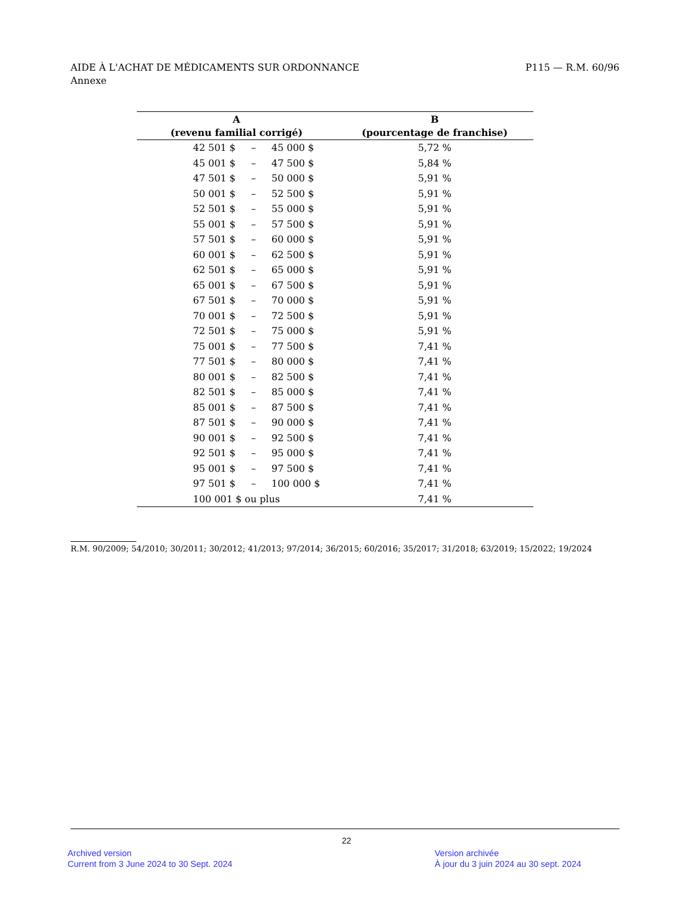AIDE À L'ACHAT DE MÉDICAMENTS SUR ORDONNANCE
Annexe
P115 — R.M. 60/96
| A (revenu familial corrigé) | | | B (pourcentage de franchise) |
| --- | --- | --- | --- |
| 42 501 $ | – | 45 000 $ | 5,72 % |
| 45 001 $ | – | 47 500 $ | 5,84 % |
| 47 501 $ | – | 50 000 $ | 5,91 % |
| 50 001 $ | – | 52 500 $ | 5,91 % |
| 52 501 $ | – | 55 000 $ | 5,91 % |
| 55 001 $ | – | 57 500 $ | 5,91 % |
| 57 501 $ | – | 60 000 $ | 5,91 % |
| 60 001 $ | – | 62 500 $ | 5,91 % |
| 62 501 $ | – | 65 000 $ | 5,91 % |
| 65 001 $ | – | 67 500 $ | 5,91 % |
| 67 501 $ | – | 70 000 $ | 5,91 % |
| 70 001 $ | – | 72 500 $ | 5,91 % |
| 72 501 $ | – | 75 000 $ | 5,91 % |
| 75 001 $ | – | 77 500 $ | 7,41 % |
| 77 501 $ | – | 80 000 $ | 7,41 % |
| 80 001 $ | – | 82 500 $ | 7,41 % |
| 82 501 $ | – | 85 000 $ | 7,41 % |
| 85 001 $ | – | 87 500 $ | 7,41 % |
| 87 501 $ | – | 90 000 $ | 7,41 % |
| 90 001 $ | – | 92 500 $ | 7,41 % |
| 92 501 $ | – | 95 000 $ | 7,41 % |
| 95 001 $ | – | 97 500 $ | 7,41 % |
| 97 501 $ | – | 100 000 $ | 7,41 % |
| 100 001 $ ou plus | | | 7,41 % |
R.M. 90/2009; 54/2010; 30/2011; 30/2012; 41/2013; 97/2014; 36/2015; 60/2016; 35/2017; 31/2018; 63/2019; 15/2022; 19/2024
22
Archived version
Current from 3 June 2024 to 30 Sept. 2024
Version archivée
À jour du 3 juin 2024 au 30 sept. 2024